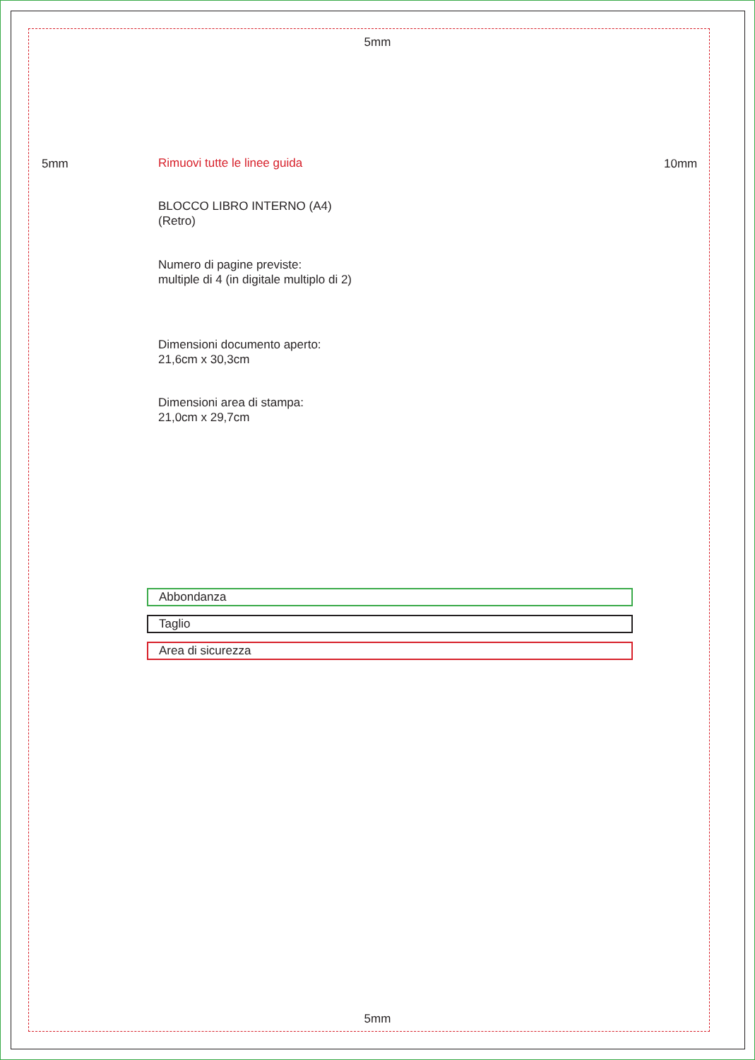5mm
5mm 10mm
Rimuovi tutte le linee guida
BLOCCO LIBRO INTERNO (A4)
(Retro)
Numero di pagine previste:
multiple di 4 (in digitale multiplo di 2)
Dimensioni documento aperto:
21,6cm x 30,3cm
Dimensioni area di stampa:
21,0cm x 29,7cm
Abbondanza
Taglio
Area di sicurezza
5mm